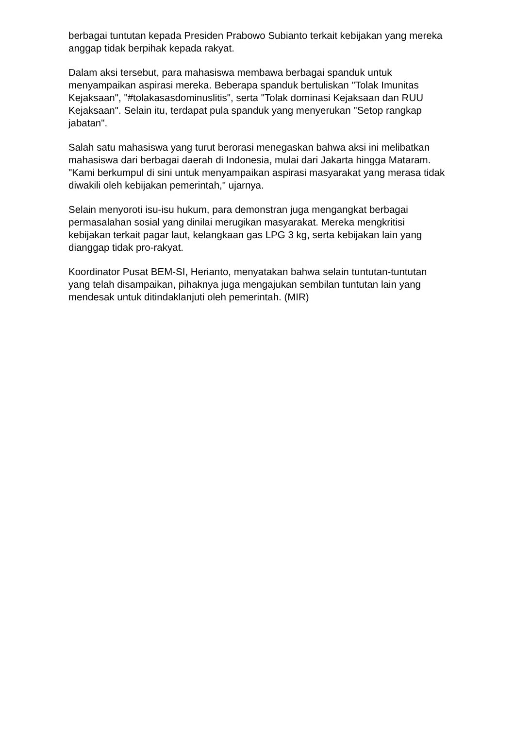berbagai tuntutan kepada Presiden Prabowo Subianto terkait kebijakan yang mereka anggap tidak berpihak kepada rakyat.
Dalam aksi tersebut, para mahasiswa membawa berbagai spanduk untuk menyampaikan aspirasi mereka. Beberapa spanduk bertuliskan "Tolak Imunitas Kejaksaan", "#tolakasasdominuslitis", serta "Tolak dominasi Kejaksaan dan RUU Kejaksaan". Selain itu, terdapat pula spanduk yang menyerukan "Setop rangkap jabatan".
Salah satu mahasiswa yang turut berorasi menegaskan bahwa aksi ini melibatkan mahasiswa dari berbagai daerah di Indonesia, mulai dari Jakarta hingga Mataram. "Kami berkumpul di sini untuk menyampaikan aspirasi masyarakat yang merasa tidak diwakili oleh kebijakan pemerintah," ujarnya.
Selain menyoroti isu-isu hukum, para demonstran juga mengangkat berbagai permasalahan sosial yang dinilai merugikan masyarakat. Mereka mengkritisi kebijakan terkait pagar laut, kelangkaan gas LPG 3 kg, serta kebijakan lain yang dianggap tidak pro-rakyat.
Koordinator Pusat BEM-SI, Herianto, menyatakan bahwa selain tuntutan-tuntutan yang telah disampaikan, pihaknya juga mengajukan sembilan tuntutan lain yang mendesak untuk ditindaklanjuti oleh pemerintah. (MIR)